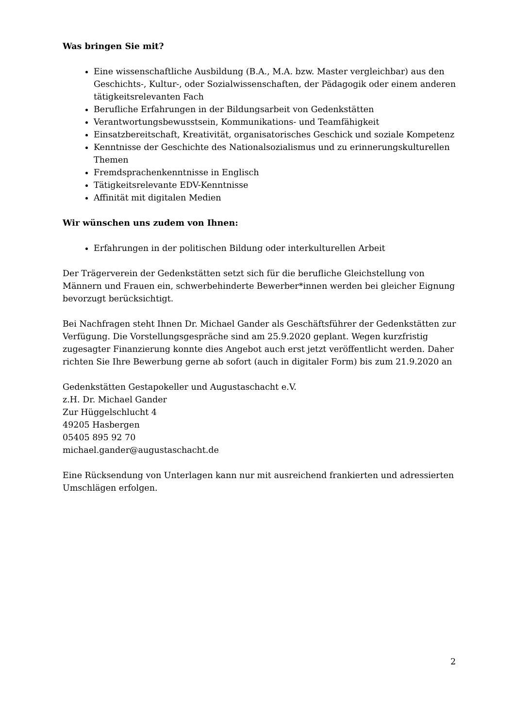Was bringen Sie mit?
Eine wissenschaftliche Ausbildung (B.A., M.A. bzw. Master vergleichbar) aus den Geschichts-, Kultur-, oder Sozialwissenschaften, der Pädagogik oder einem anderen tätigkeitsrelevanten Fach
Berufliche Erfahrungen in der Bildungsarbeit von Gedenkstätten
Verantwortungsbewusstsein, Kommunikations- und Teamfähigkeit
Einsatzbereitschaft, Kreativität, organisatorisches Geschick und soziale Kompetenz
Kenntnisse der Geschichte des Nationalsozialismus und zu erinnerungskulturellen Themen
Fremdsprachenkenntnisse in Englisch
Tätigkeitsrelevante EDV-Kenntnisse
Affinität mit digitalen Medien
Wir wünschen uns zudem von Ihnen:
Erfahrungen in der politischen Bildung oder interkulturellen Arbeit
Der Trägerverein der Gedenkstätten setzt sich für die berufliche Gleichstellung von Männern und Frauen ein, schwerbehinderte Bewerber*innen werden bei gleicher Eignung bevorzugt berücksichtigt.
Bei Nachfragen steht Ihnen Dr. Michael Gander als Geschäftsführer der Gedenkstätten zur Verfügung. Die Vorstellungsgespräche sind am 25.9.2020 geplant. Wegen kurzfristig zugesagter Finanzierung konnte dies Angebot auch erst jetzt veröffentlicht werden. Daher richten Sie Ihre Bewerbung gerne ab sofort (auch in digitaler Form) bis zum 21.9.2020 an
Gedenkstätten Gestapokeller und Augustaschacht e.V.
z.H. Dr. Michael Gander
Zur Hüggelschlucht 4
49205 Hasbergen
05405 895 92 70
michael.gander@augustaschacht.de
Eine Rücksendung von Unterlagen kann nur mit ausreichend frankierten und adressierten Umschlägen erfolgen.
2